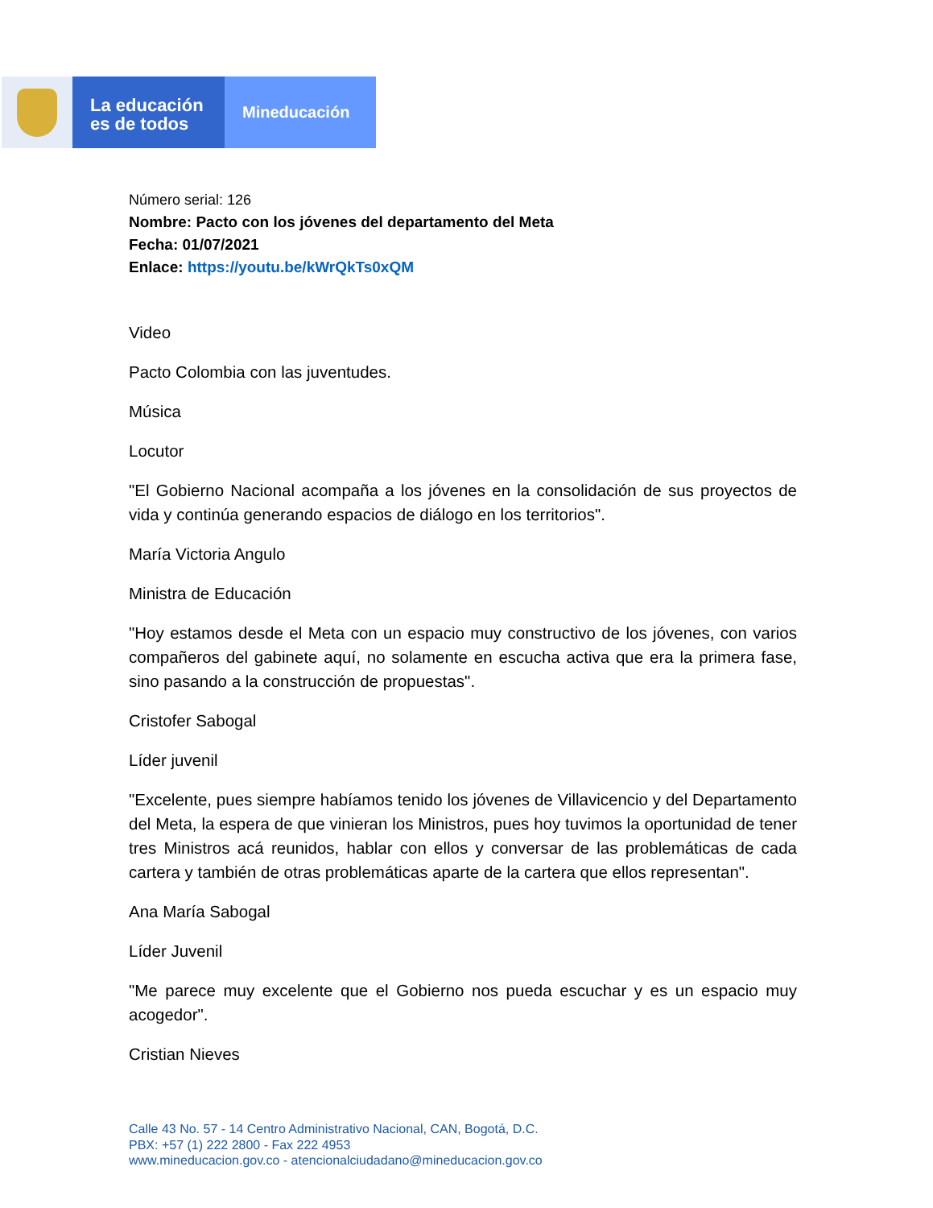La educación
es de todos
Mineducación
Número serial: 126
Nombre: Pacto con los jóvenes del departamento del Meta
Fecha: 01/07/2021
Enlace: https://youtu.be/kWrQkTs0xQM
Video
Pacto Colombia con las juventudes.
Música
Locutor
"El Gobierno Nacional acompaña a los jóvenes en la consolidación de sus proyectos de vida y continúa generando espacios de diálogo en los territorios".
María Victoria Angulo
Ministra de Educación
"Hoy estamos desde el Meta con un espacio muy constructivo de los jóvenes, con varios compañeros del gabinete aquí, no solamente en escucha activa que era la primera fase, sino pasando a la construcción de propuestas".
Cristofer Sabogal
Líder juvenil
"Excelente, pues siempre habíamos tenido los jóvenes de Villavicencio y del Departamento del Meta, la espera de que vinieran los Ministros, pues hoy tuvimos la oportunidad de tener tres Ministros acá reunidos, hablar con ellos y conversar de las problemáticas de cada cartera y también de otras problemáticas aparte de la cartera que ellos representan".
Ana María Sabogal
Líder Juvenil
"Me parece muy excelente que el Gobierno nos pueda escuchar y es un espacio muy acogedor".
Cristian Nieves
Calle 43 No. 57 - 14 Centro Administrativo Nacional, CAN, Bogotá, D.C.
PBX: +57 (1) 222 2800 - Fax 222 4953
www.mineducacion.gov.co - atencionalciudadano@mineducacion.gov.co